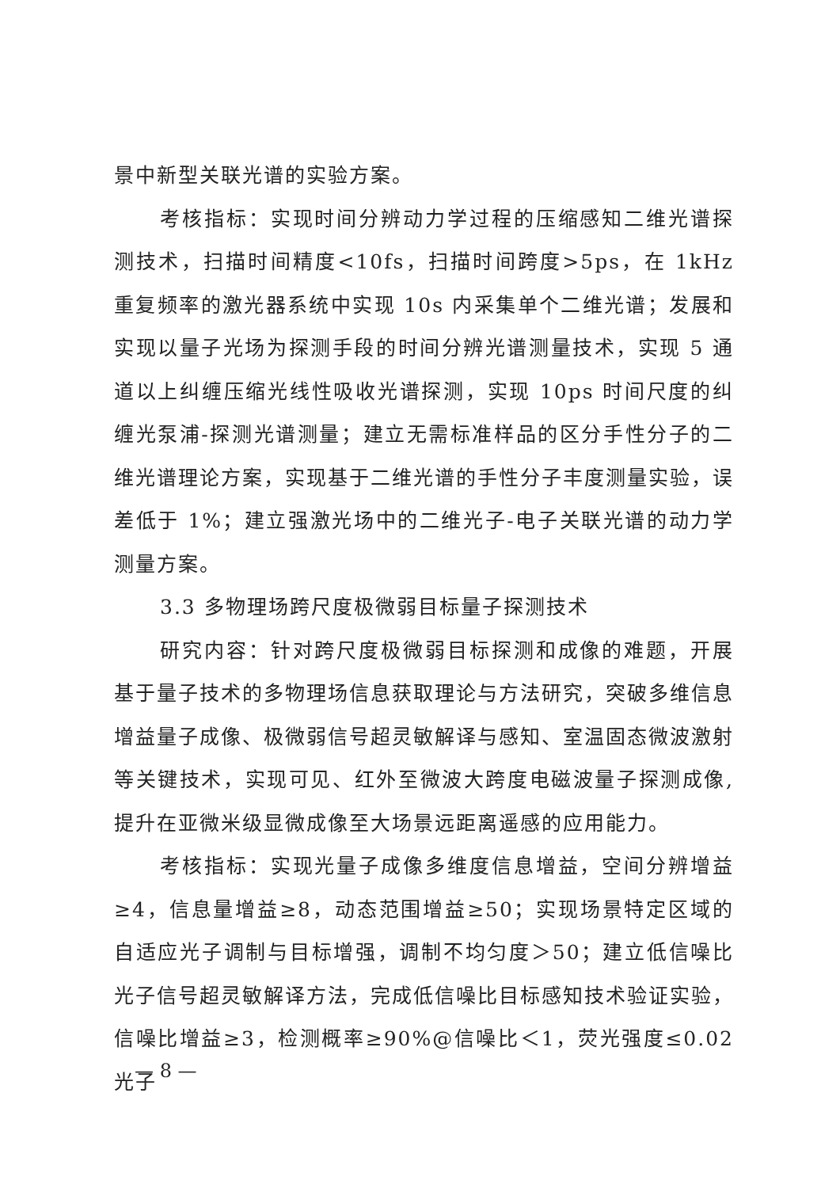景中新型关联光谱的实验方案。
考核指标：实现时间分辨动力学过程的压缩感知二维光谱探测技术，扫描时间精度<10fs，扫描时间跨度>5ps，在 1kHz 重复频率的激光器系统中实现 10s 内采集单个二维光谱；发展和实现以量子光场为探测手段的时间分辨光谱测量技术，实现 5 通道以上纠缠压缩光线性吸收光谱探测，实现 10ps 时间尺度的纠缠光泵浦-探测光谱测量；建立无需标准样品的区分手性分子的二维光谱理论方案，实现基于二维光谱的手性分子丰度测量实验，误差低于 1%；建立强激光场中的二维光子-电子关联光谱的动力学测量方案。
3.3 多物理场跨尺度极微弱目标量子探测技术
研究内容：针对跨尺度极微弱目标探测和成像的难题，开展基于量子技术的多物理场信息获取理论与方法研究，突破多维信息增益量子成像、极微弱信号超灵敏解译与感知、室温固态微波激射等关键技术，实现可见、红外至微波大跨度电磁波量子探测成像,提升在亚微米级显微成像至大场景远距离遥感的应用能力。
考核指标：实现光量子成像多维度信息增益，空间分辨增益≥4，信息量增益≥8，动态范围增益≥50；实现场景特定区域的自适应光子调制与目标增强，调制不均匀度＞50；建立低信噪比光子信号超灵敏解译方法，完成低信噪比目标感知技术验证实验，信噪比增益≥3，检测概率≥90%@信噪比＜1，荧光强度≤0.02 光子
— 8 —